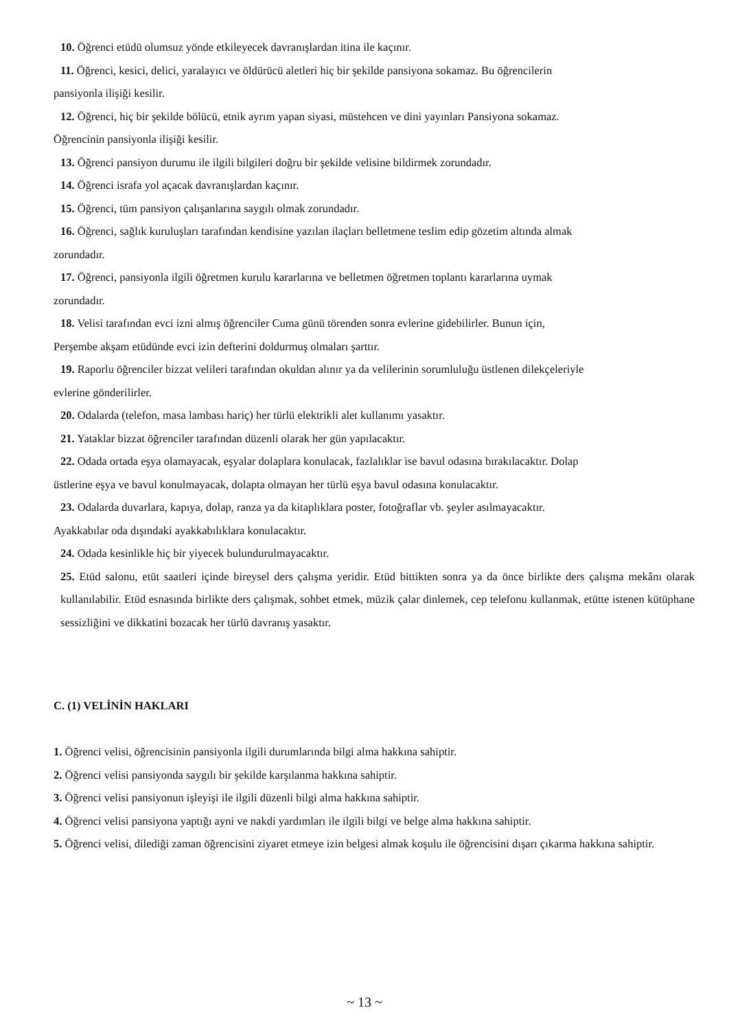10. Öğrenci etüdü olumsuz yönde etkileyecek davranışlardan itina ile kaçınır.
11. Öğrenci, kesici, delici, yaralayıcı ve öldürücü aletleri hiç bir şekilde pansiyona sokamaz. Bu öğrencilerin
pansiyonla ilişiği kesilir.
12. Öğrenci, hiç bir şekilde bölücü, etnik ayrım yapan siyasi, müstehcen ve dini yayınları Pansiyona sokamaz.
Öğrencinin pansiyonla ilişiği kesilir.
13. Öğrenci pansiyon durumu ile ilgili bilgileri doğru bir şekilde velisine bildirmek zorundadır.
14. Öğrenci israfa yol açacak davranışlardan kaçınır.
15. Öğrenci, tüm pansiyon çalışanlarına saygılı olmak zorundadır.
16. Öğrenci, sağlık kuruluşları tarafından kendisine yazılan ilaçları belletmene teslim edip gözetim altında almak
zorundadır.
17. Öğrenci, pansiyonla ilgili öğretmen kurulu kararlarına ve belletmen öğretmen toplantı kararlarına uymak
zorundadır.
18. Velisi tarafından evci izni almış öğrenciler Cuma günü törenden sonra evlerine gidebilirler. Bunun için,
Perşembe akşam etüdünde evci izin defterini doldurmuş olmaları şarttır.
19. Raporlu öğrenciler bizzat velileri tarafından okuldan alınır ya da velilerinin sorumluluğu üstlenen dilekçeleriyle
evlerine gönderilirler.
20. Odalarda (telefon, masa lambası hariç) her türlü elektrikli alet kullanımı yasaktır.
21. Yataklar bizzat öğrenciler tarafından düzenli olarak her gün yapılacaktır.
22. Odada ortada eşya olamayacak, eşyalar dolaplara konulacak, fazlalıklar ise bavul odasına bırakılacaktır. Dolap
üstlerine eşya ve bavul konulmayacak, dolapta olmayan her türlü eşya bavul odasına konulacaktır.
23. Odalarda duvarlara, kapıya, dolap, ranza ya da kitaplıklara poster, fotoğraflar vb. şeyler asılmayacaktır.
Ayakkabılar oda dışındaki ayakkabılıklara konulacaktır.
24. Odada kesinlikle hiç bir yiyecek bulundurulmayacaktır.
25. Etüd salonu, etüt saatleri içinde bireysel ders çalışma yeridir. Etüd bittikten sonra ya da önce birlikte ders çalışma mekânı olarak kullanılabilir. Etüd esnasında birlikte ders çalışmak, sohbet etmek, müzik çalar dinlemek, cep telefonu kullanmak, etütte istenen kütüphane sessizliğini ve dikkatini bozacak her türlü davranış yasaktır.
C. (1) VELİNİN HAKLARI
1. Öğrenci velisi, öğrencisinin pansiyonla ilgili durumlarında bilgi alma hakkına sahiptir.
2. Öğrenci velisi pansiyonda saygılı bir şekilde karşılanma hakkına sahiptir.
3. Öğrenci velisi pansiyonun işleyişi ile ilgili düzenli bilgi alma hakkına sahiptir.
4. Öğrenci velisi pansiyona yaptığı ayni ve nakdi yardımları ile ilgili bilgi ve belge alma hakkına sahiptir.
5. Öğrenci velisi, dilediği zaman öğrencisini ziyaret etmeye izin belgesi almak koşulu ile öğrencisini dışarı çıkarma hakkına sahiptir.
~ 13 ~